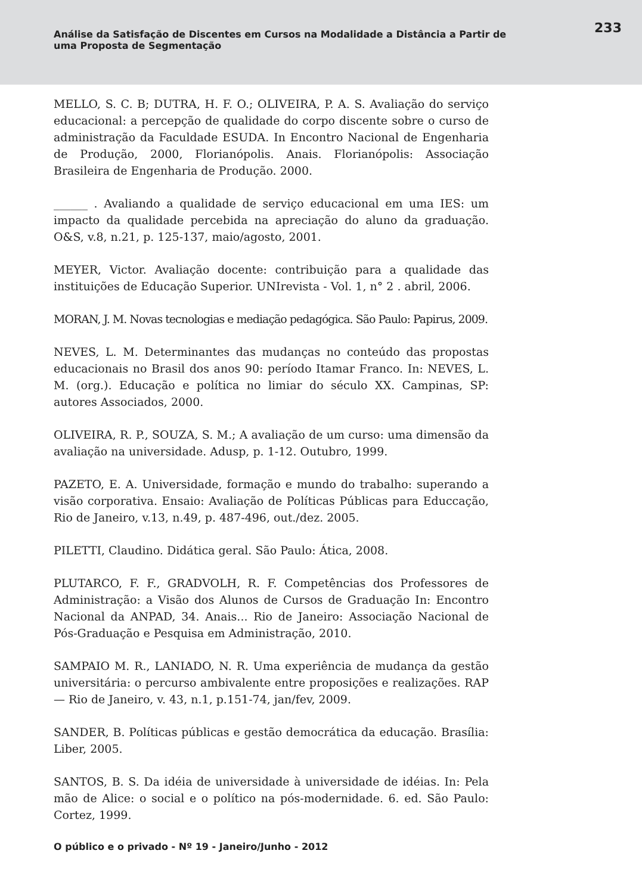Análise da Satisfação de Discentes em Cursos na Modalidade a Distância a Partir de uma Proposta de Segmentação
233
MELLO, S. C. B; DUTRA, H. F. O.; OLIVEIRA, P. A. S. Avaliação do serviço educacional: a percepção de qualidade do corpo discente sobre o curso de administração da Faculdade ESUDA. In Encontro Nacional de Engenharia de Produção, 2000, Florianópolis. Anais. Florianópolis: Associação Brasileira de Engenharia de Produção. 2000.
______ . Avaliando a qualidade de serviço educacional em uma IES: um impacto da qualidade percebida na apreciação do aluno da graduação. O&S, v.8, n.21, p. 125-137, maio/agosto, 2001.
MEYER, Victor. Avaliação docente: contribuição para a qualidade das instituições de Educação Superior. UNIrevista - Vol. 1, n° 2 . abril, 2006.
MORAN, J. M. Novas tecnologias e mediação pedagógica. São Paulo: Papirus, 2009.
NEVES, L. M. Determinantes das mudanças no conteúdo das propostas educacionais no Brasil dos anos 90: período Itamar Franco. In: NEVES, L. M. (org.). Educação e política no limiar do século XX. Campinas, SP: autores Associados, 2000.
OLIVEIRA, R. P., SOUZA, S. M.; A avaliação de um curso: uma dimensão da avaliação na universidade. Adusp, p. 1-12. Outubro, 1999.
PAZETO, E. A. Universidade, formação e mundo do trabalho: superando a visão corporativa. Ensaio: Avaliação de Políticas Públicas para Educcação, Rio de Janeiro, v.13, n.49, p. 487-496, out./dez. 2005.
PILETTI, Claudino. Didática geral. São Paulo: Ática, 2008.
PLUTARCO, F. F., GRADVOLH, R. F. Competências dos Professores de Administração: a Visão dos Alunos de Cursos de Graduação In: Encontro Nacional da ANPAD, 34. Anais... Rio de Janeiro: Associação Nacional de Pós-Graduação e Pesquisa em Administração, 2010.
SAMPAIO M. R., LANIADO, N. R. Uma experiência de mudança da gestão universitária: o percurso ambivalente entre proposições e realizações. RAP — Rio de Janeiro, v. 43, n.1, p.151-74, jan/fev, 2009.
SANDER, B. Políticas públicas e gestão democrática da educação. Brasília: Liber, 2005.
SANTOS, B. S. Da idéia de universidade à universidade de idéias. In: Pela mão de Alice: o social e o político na pós-modernidade. 6. ed. São Paulo: Cortez, 1999.
O público e o privado - Nº 19 - Janeiro/Junho - 2012